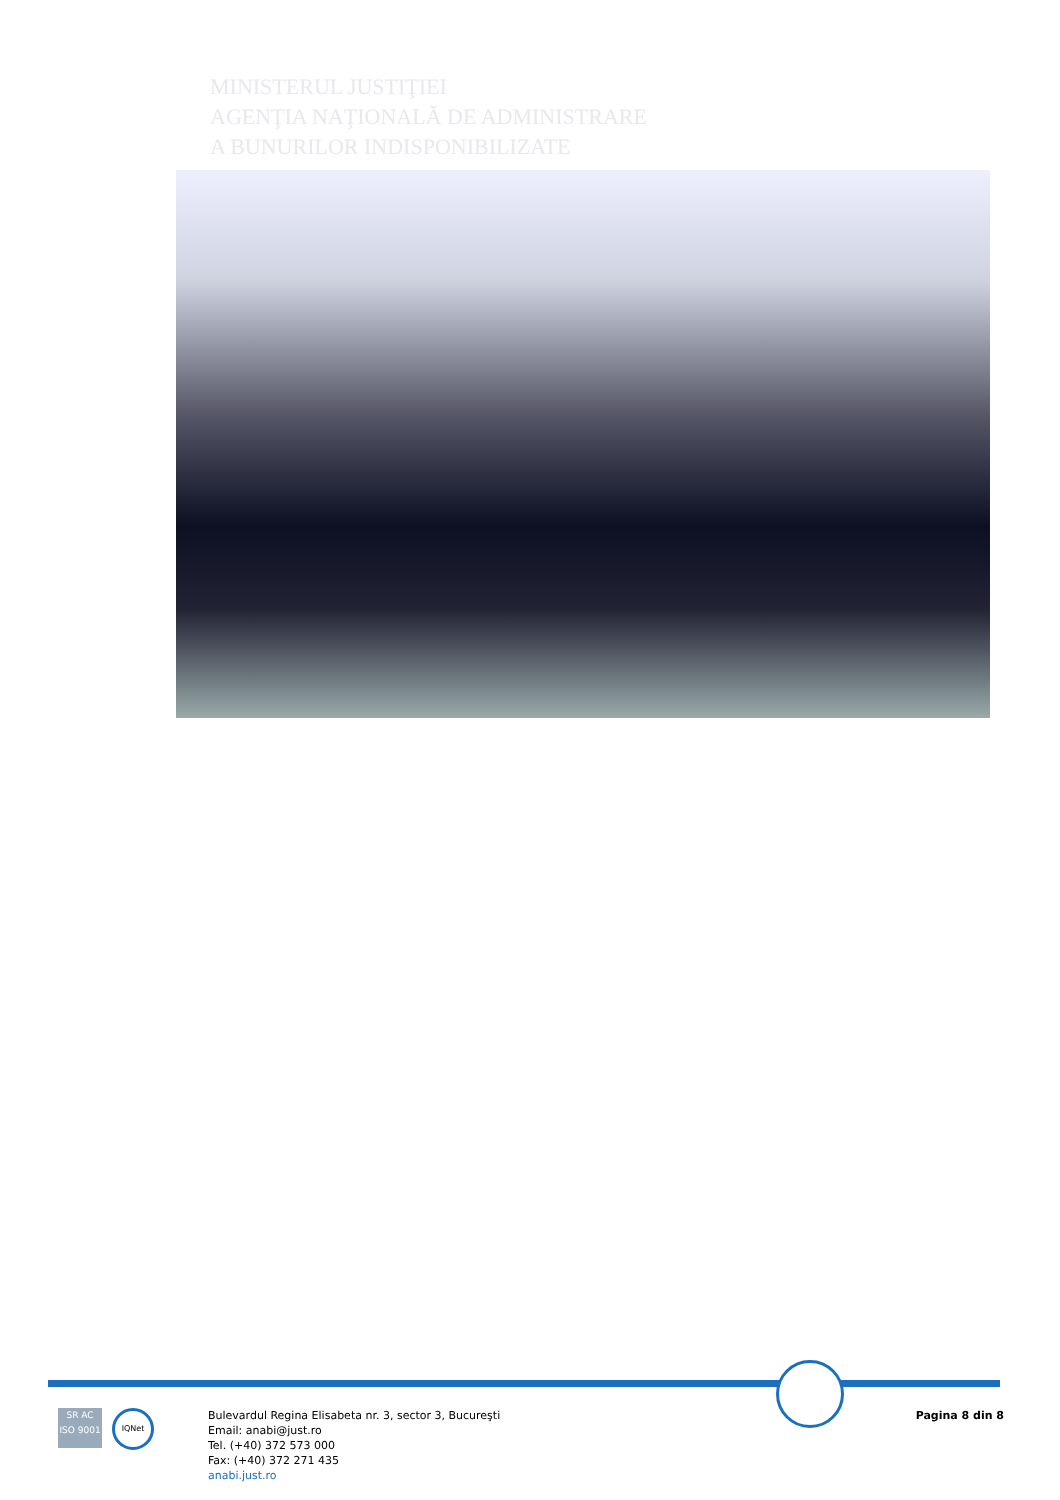MINISTERUL JUSTIŢIEI
AGENŢIA NAŢIONALĂ DE ADMINISTRARE
A BUNURILOR INDISPONIBILIZATE
SR AC ISO 9001
IQNet
Bulevardul Regina Elisabeta nr. 3, sector 3, Bucureşti
Email: anabi@just.ro
Tel. (+40) 372 573 000
Fax: (+40) 372 271 435
anabi.just.ro
Pagina 8 din 8